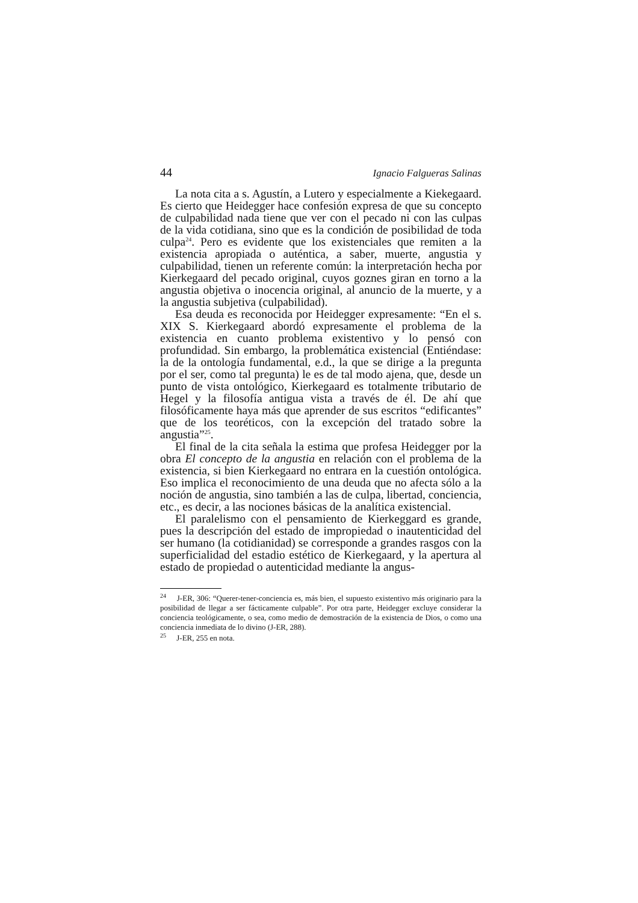44 Ignacio Falgueras Salinas
La nota cita a s. Agustín, a Lutero y especialmente a Kiekegaard. Es cierto que Heidegger hace confesión expresa de que su concepto de culpabilidad nada tiene que ver con el pecado ni con las culpas de la vida cotidiana, sino que es la condición de posibilidad de toda culpa<sup>24</sup>. Pero es evidente que los existenciales que remiten a la existencia apropiada o auténtica, a saber, muerte, angustia y culpabilidad, tienen un referente común: la interpretación hecha por Kierkegaard del pecado original, cuyos goznes giran en torno a la angustia objetiva o inocencia original, al anuncio de la muerte, y a la angustia subjetiva (culpabilidad).
Esa deuda es reconocida por Heidegger expresamente: “En el s. XIX S. Kierkegaard abordó expresamente el problema de la existencia en cuanto problema existentivo y lo pensó con profundidad. Sin embargo, la problemática existencial (Entiéndase: la de la ontología fundamental, e.d., la que se dirige a la pregunta por el ser, como tal pregunta) le es de tal modo ajena, que, desde un punto de vista ontológico, Kierkegaard es totalmente tributario de Hegel y la filosofía antigua vista a través de él. De ahí que filosóficamente haya más que aprender de sus escritos “edificantes” que de los teoréticos, con la excepción del tratado sobre la angustia”<sup>25</sup>.
El final de la cita señala la estima que profesa Heidegger por la obra El concepto de la angustia en relación con el problema de la existencia, si bien Kierkegaard no entrara en la cuestión ontológica. Eso implica el reconocimiento de una deuda que no afecta sólo a la noción de angustia, sino también a las de culpa, libertad, conciencia, etc., es decir, a las nociones básicas de la analítica existencial.
El paralelismo con el pensamiento de Kierkeggard es grande, pues la descripción del estado de impropiedad o inautenticidad del ser humano (la cotidianidad) se corresponde a grandes rasgos con la superficialidad del estadio estético de Kierkegaard, y la apertura al estado de propiedad o autenticidad mediante la angus-
<sup>24</sup> J-ER, 306: “Querer-tener-conciencia es, más bien, el supuesto existentivo más originario para la posibilidad de llegar a ser fácticamente culpable”. Por otra parte, Heidegger excluye considerar la conciencia teológicamente, o sea, como medio de demostración de la existencia de Dios, o como una conciencia inmediata de lo divino (J-ER, 288).
<sup>25</sup> J-ER, 255 en nota.